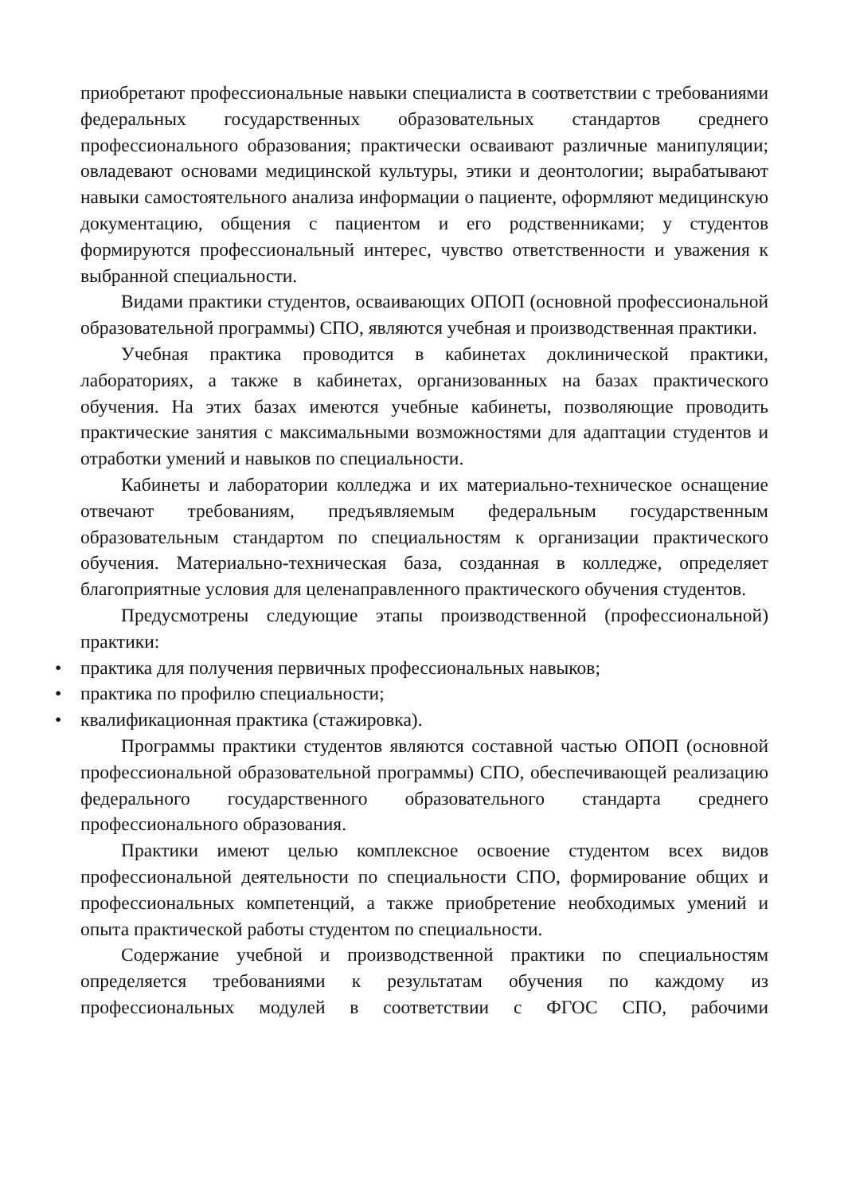приобретают профессиональные навыки специалиста в соответствии с требованиями федеральных государственных образовательных стандартов среднего профессионального образования; практически осваивают различные манипуляции; овладевают основами медицинской культуры, этики и деонтологии; вырабатывают навыки самостоятельного анализа информации о пациенте, оформляют медицинскую документацию, общения с пациентом и его родственниками; у студентов формируются профессиональный интерес, чувство ответственности и уважения к выбранной специальности.
Видами практики студентов, осваивающих ОПОП (основной профессиональной образовательной программы) СПО, являются учебная и производственная практики.
Учебная практика проводится в кабинетах доклинической практики, лабораториях, а также в кабинетах, организованных на базах практического обучения. На этих базах имеются учебные кабинеты, позволяющие проводить практические занятия с максимальными возможностями для адаптации студентов и отработки умений и навыков по специальности.
Кабинеты и лаборатории колледжа и их материально-техническое оснащение отвечают требованиям, предъявляемым федеральным государственным образовательным стандартом по специальностям к организации практического обучения. Материально-техническая база, созданная в колледже, определяет благоприятные условия для целенаправленного практического обучения студентов.
Предусмотрены следующие этапы производственной (профессиональной) практики:
• практика для получения первичных профессиональных навыков;
• практика по профилю специальности;
• квалификационная практика (стажировка).
Программы практики студентов являются составной частью ОПОП (основной профессиональной образовательной программы) СПО, обеспечивающей реализацию федерального государственного образовательного стандарта среднего профессионального образования.
Практики имеют целью комплексное освоение студентом всех видов профессиональной деятельности по специальности СПО, формирование общих и профессиональных компетенций, а также приобретение необходимых умений и опыта практической работы студентом по специальности.
Содержание учебной и производственной практики по специальностям определяется требованиями к результатам обучения по каждому из профессиональных модулей в соответствии с ФГОС СПО, рабочими